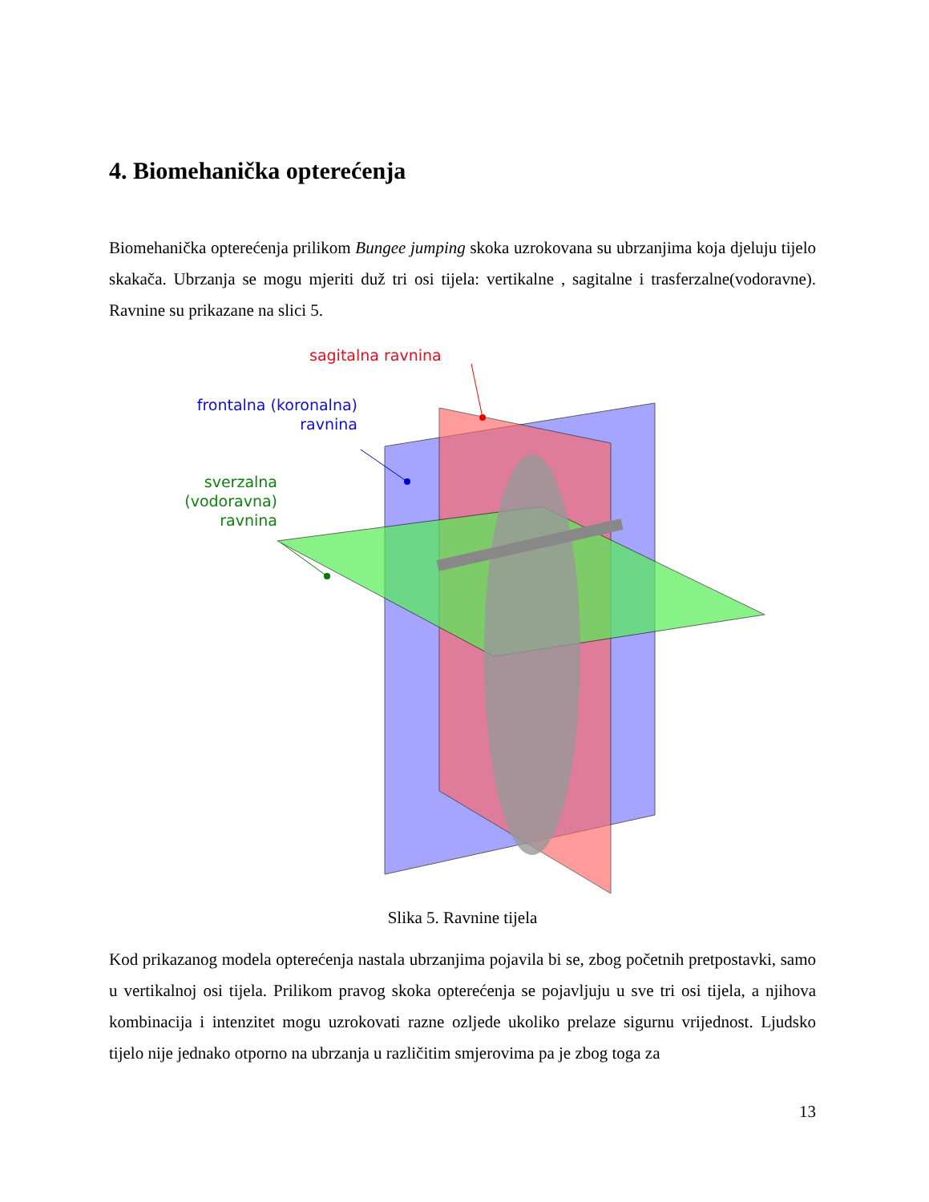4. Biomehanička opterećenja
Biomehanička opterećenja prilikom Bungee jumping skoka uzrokovana su ubrzanjima koja djeluju tijelo skakača. Ubrzanja se mogu mjeriti duž tri osi tijela: vertikalne , sagitalne i trasferzalne(vodoravne). Ravnine su prikazane na slici 5.
sagitalna ravnina
frontalna (koronalna)
ravnina
sverzalna (vodoravna)
ravnina
Slika 5. Ravnine tijela
Kod prikazanog modela opterećenja nastala ubrzanjima pojavila bi se, zbog početnih pretpostavki, samo u vertikalnoj osi tijela. Prilikom pravog skoka opterećenja se pojavljuju u sve tri osi tijela, a njihova kombinacija i intenzitet mogu uzrokovati razne ozljede ukoliko prelaze sigurnu vrijednost. Ljudsko tijelo nije jednako otporno na ubrzanja u različitim smjerovima pa je zbog toga za
13